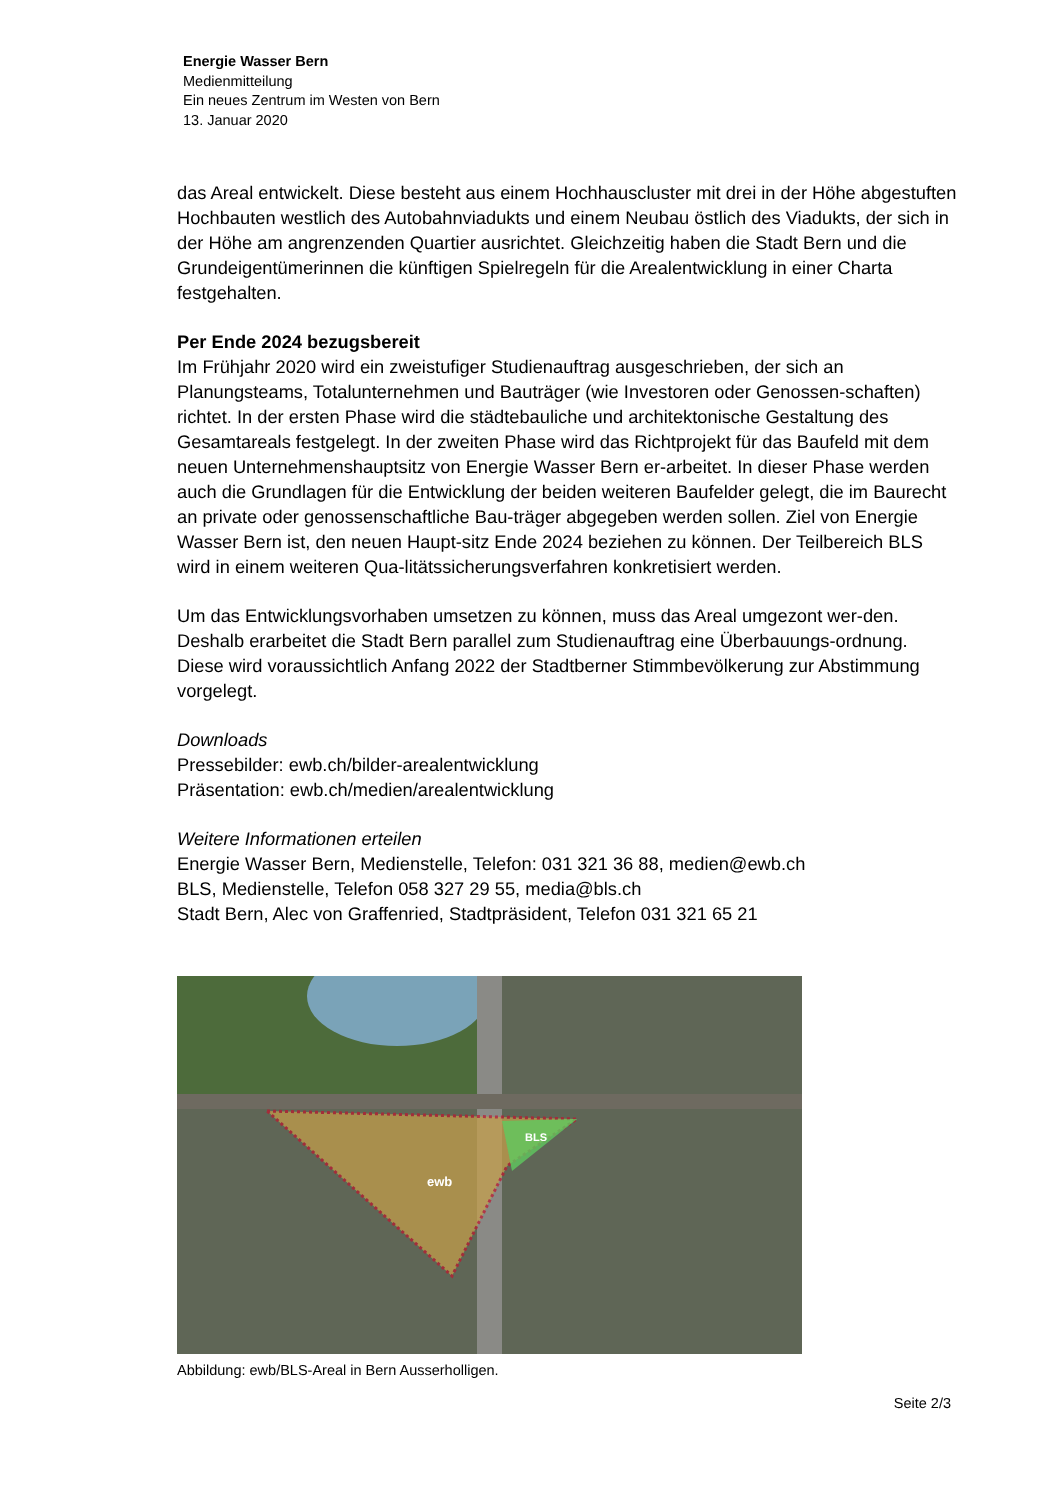Energie Wasser Bern
Medienmitteilung
Ein neues Zentrum im Westen von Bern
13. Januar 2020
das Areal entwickelt. Diese besteht aus einem Hochhauscluster mit drei in der Höhe abgestuften Hochbauten westlich des Autobahnviadukts und einem Neubau östlich des Viadukts, der sich in der Höhe am angrenzenden Quartier ausrichtet. Gleichzeitig haben die Stadt Bern und die Grundeigentümerinnen die künftigen Spielregeln für die Arealentwicklung in einer Charta festgehalten.
Per Ende 2024 bezugsbereit
Im Frühjahr 2020 wird ein zweistufiger Studienauftrag ausgeschrieben, der sich an Planungsteams, Totalunternehmen und Bauträger (wie Investoren oder Genossen-schaften) richtet. In der ersten Phase wird die städtebauliche und architektonische Gestaltung des Gesamtareals festgelegt. In der zweiten Phase wird das Richtprojekt für das Baufeld mit dem neuen Unternehmenshauptsitz von Energie Wasser Bern er-arbeitet. In dieser Phase werden auch die Grundlagen für die Entwicklung der beiden weiteren Baufelder gelegt, die im Baurecht an private oder genossenschaftliche Bau-träger abgegeben werden sollen. Ziel von Energie Wasser Bern ist, den neuen Haupt-sitz Ende 2024 beziehen zu können. Der Teilbereich BLS wird in einem weiteren Qua-litätssicherungsverfahren konkretisiert werden.
Um das Entwicklungsvorhaben umsetzen zu können, muss das Areal umgezont wer-den. Deshalb erarbeitet die Stadt Bern parallel zum Studienauftrag eine Überbauungs-ordnung. Diese wird voraussichtlich Anfang 2022 der Stadtberner Stimmbevölkerung zur Abstimmung vorgelegt.
Downloads
Pressebilder: ewb.ch/bilder-arealentwicklung
Präsentation: ewb.ch/medien/arealentwicklung
Weitere Informationen erteilen
Energie Wasser Bern, Medienstelle, Telefon: 031 321 36 88, medien@ewb.ch
BLS, Medienstelle, Telefon 058 327 29 55, media@bls.ch
Stadt Bern, Alec von Graffenried, Stadtpräsident, Telefon 031 321 65 21
ewb
BLS
Abbildung: ewb/BLS-Areal in Bern Ausserholligen.
Seite 2/3